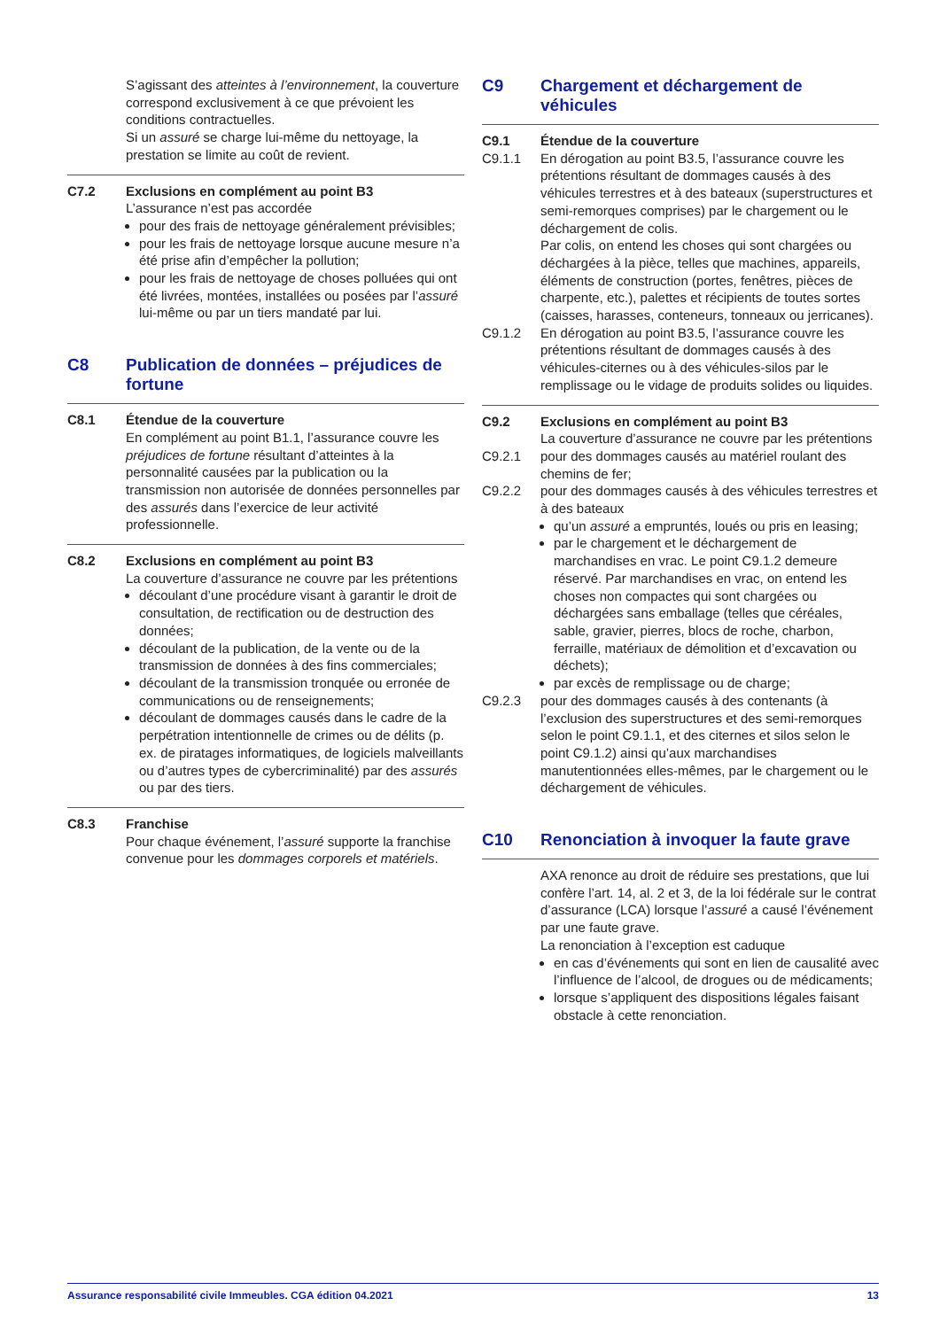S’agissant des atteintes à l’environnement, la couverture correspond exclusivement à ce que prévoient les conditions contractuelles.
Si un assuré se charge lui-même du nettoyage, la prestation se limite au coût de revient.
C7.2 Exclusions en complément au point B3
L’assurance n’est pas accordée
pour des frais de nettoyage généralement prévisibles;
pour les frais de nettoyage lorsque aucune mesure n’a été prise afin d’empêcher la pollution;
pour les frais de nettoyage de choses polluées qui ont été livrées, montées, installées ou posées par l’assuré lui-même ou par un tiers mandaté par lui.
C8 Publication de données – préjudices de fortune
C8.1 Étendue de la couverture
En complément au point B1.1, l’assurance couvre les préjudices de fortune résultant d’atteintes à la personnalité causées par la publication ou la transmission non autorisée de données personnelles par des assurés dans l’exercice de leur activité professionnelle.
C8.2 Exclusions en complément au point B3
La couverture d’assurance ne couvre par les prétentions
découlant d’une procédure visant à garantir le droit de consultation, de rectification ou de destruction des données;
découlant de la publication, de la vente ou de la transmission de données à des fins commerciales;
découlant de la transmission tronquée ou erronée de communications ou de renseignements;
découlant de dommages causés dans le cadre de la perpétration intentionnelle de crimes ou de délits (p. ex. de piratages informatiques, de logiciels malveillants ou d’autres types de cybercriminalité) par des assurés ou par des tiers.
C8.3 Franchise
Pour chaque événement, l’assuré supporte la franchise convenue pour les dommages corporels et matériels.
C9 Chargement et déchargement de véhicules
C9.1 Étendue de la couverture
C9.1.1 En dérogation au point B3.5, l’assurance couvre les prétentions résultant de dommages causés à des véhicules terrestres et à des bateaux (superstructures et semi-remorques comprises) par le chargement ou le déchargement de colis.
Par colis, on entend les choses qui sont chargées ou déchargées à la pièce, telles que machines, appareils, éléments de construction (portes, fenêtres, pièces de charpente, etc.), palettes et récipients de toutes sortes (caisses, harasses, conteneurs, tonneaux ou jerricanes).
C9.1.2 En dérogation au point B3.5, l’assurance couvre les prétentions résultant de dommages causés à des véhicules-citernes ou à des véhicules-silos par le remplissage ou le vidage de produits solides ou liquides.
C9.2 Exclusions en complément au point B3
La couverture d’assurance ne couvre par les prétentions
C9.2.1 pour des dommages causés au matériel roulant des chemins de fer;
C9.2.2 pour des dommages causés à des véhicules terrestres et à des bateaux
qu’un assuré a empruntés, loués ou pris en leasing;
par le chargement et le déchargement de marchandises en vrac. Le point C9.1.2 demeure réservé. Par marchandises en vrac, on entend les choses non compactes qui sont chargées ou déchargées sans emballage (telles que céréales, sable, gravier, pierres, blocs de roche, charbon, ferraille, matériaux de démolition et d’excavation ou déchets);
par excès de remplissage ou de charge;
C9.2.3 pour des dommages causés à des contenants (à l’exclusion des superstructures et des semi-remorques selon le point C9.1.1, et des citernes et silos selon le point C9.1.2) ainsi qu’aux marchandises manutentionnées elles-mêmes, par le chargement ou le déchargement de véhicules.
C10 Renonciation à invoquer la faute grave
AXA renonce au droit de réduire ses prestations, que lui confère l’art. 14, al. 2 et 3, de la loi fédérale sur le contrat d’assurance (LCA) lorsque l’assuré a causé l’événement par une faute grave.
La renonciation à l’exception est caduque
en cas d’événements qui sont en lien de causalité avec l’influence de l’alcool, de drogues ou de médicaments;
lorsque s’appliquent des dispositions légales faisant obstacle à cette renonciation.
Assurance responsabilité civile Immeubles. CGA édition 04.2021 13